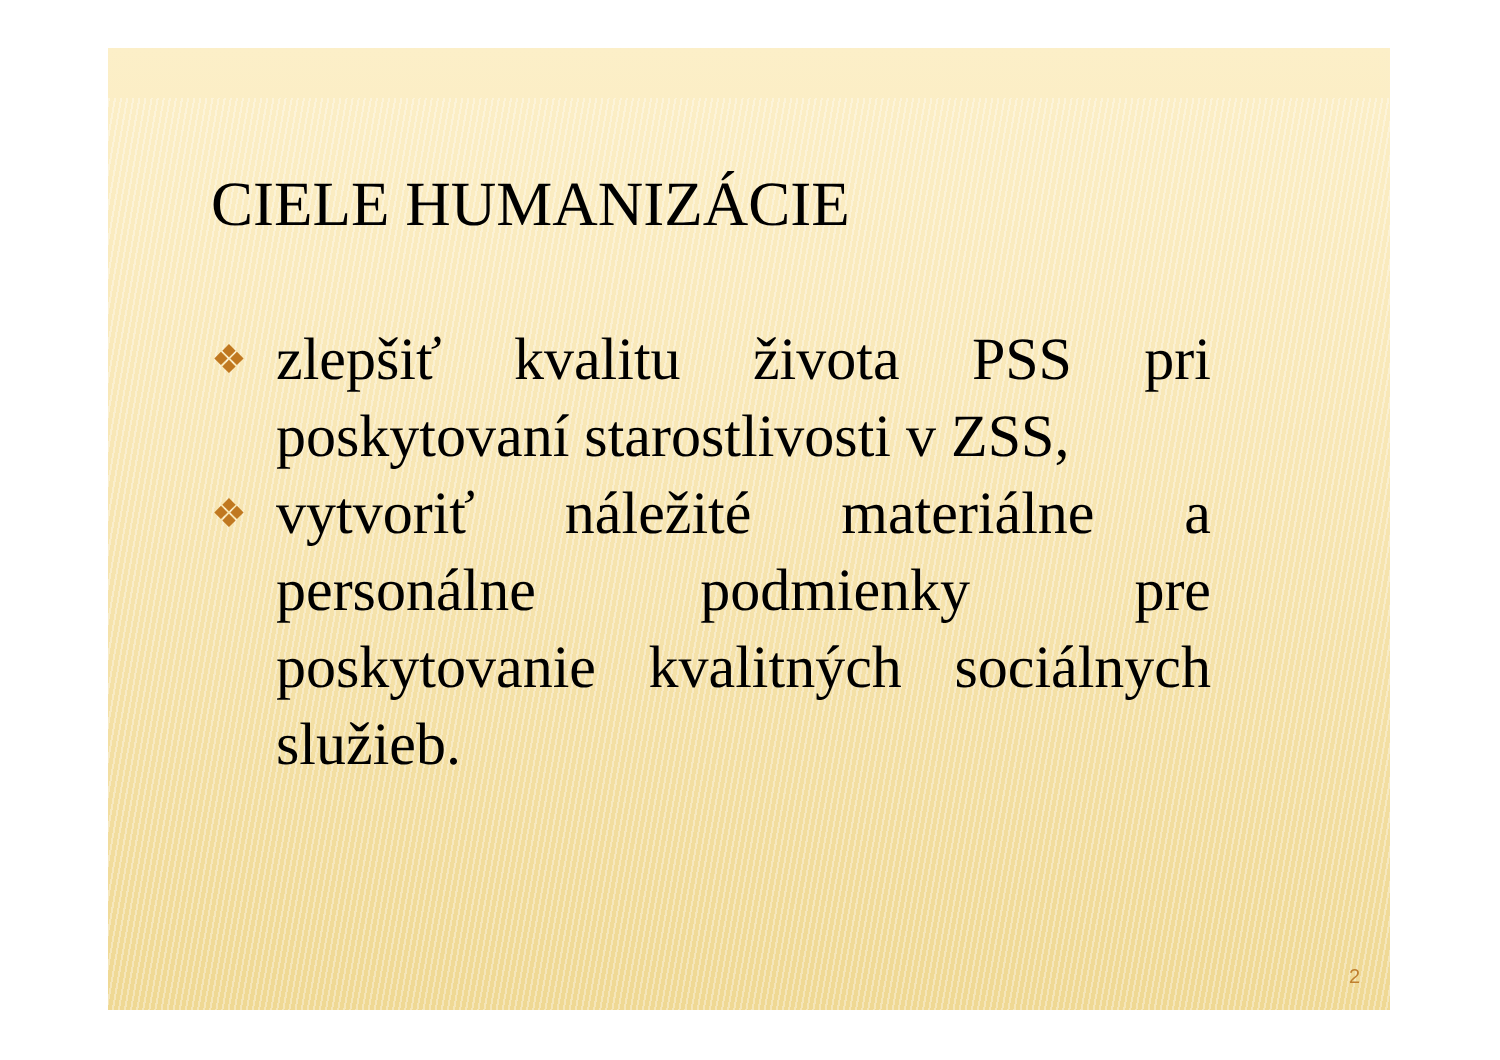CIELE HUMANIZÁCIE
❖ zlepšiť kvalitu života PSS pri poskytovaní starostlivosti v ZSS,
❖ vytvoriť náležité materiálne a personálne podmienky pre poskytovanie kvalitných sociálnych služieb.
2